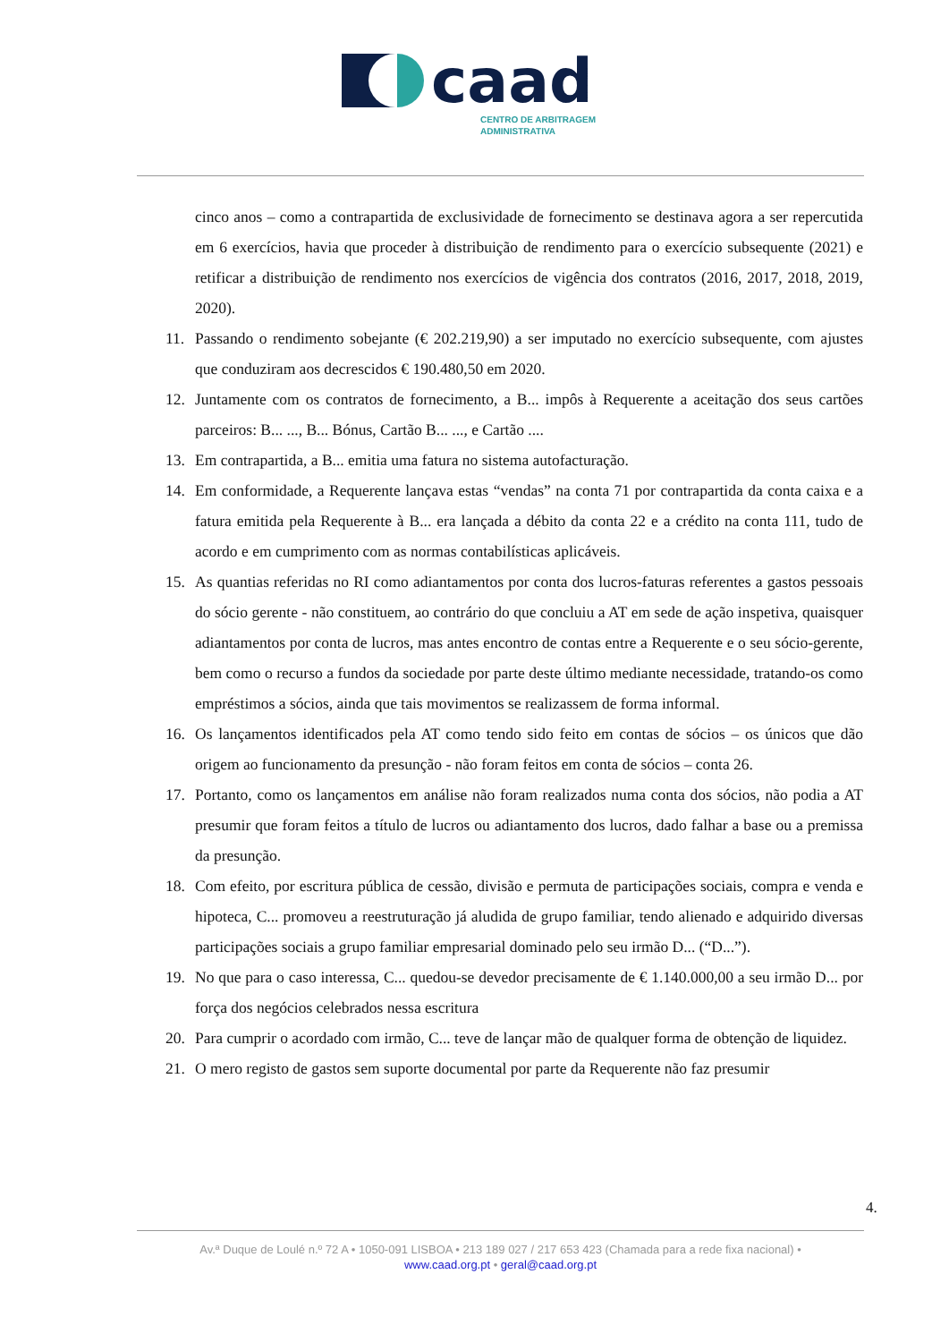caad
CENTRO DE ARBITRAGEM
ADMINISTRATIVA
cinco anos – como a contrapartida de exclusividade de fornecimento se destinava agora a ser repercutida em 6 exercícios, havia que proceder à distribuição de rendimento para o exercício subsequente (2021) e retificar a distribuição de rendimento nos exercícios de vigência dos contratos (2016, 2017, 2018, 2019, 2020).
11. Passando o rendimento sobejante (€ 202.219,90) a ser imputado no exercício subsequente, com ajustes que conduziram aos decrescidos € 190.480,50 em 2020.
12. Juntamente com os contratos de fornecimento, a B... impôs à Requerente a aceitação dos seus cartões parceiros: B... ..., B... Bónus, Cartão B... ..., e Cartão ....
13. Em contrapartida, a B... emitia uma fatura no sistema autofacturação.
14. Em conformidade, a Requerente lançava estas “vendas” na conta 71 por contrapartida da conta caixa e a fatura emitida pela Requerente à B... era lançada a débito da conta 22 e a crédito na conta 111, tudo de acordo e em cumprimento com as normas contabilísticas aplicáveis.
15. As quantias referidas no RI como adiantamentos por conta dos lucros-faturas referentes a gastos pessoais do sócio gerente - não constituem, ao contrário do que concluiu a AT em sede de ação inspetiva, quaisquer adiantamentos por conta de lucros, mas antes encontro de contas entre a Requerente e o seu sócio-gerente, bem como o recurso a fundos da sociedade por parte deste último mediante necessidade, tratando-os como empréstimos a sócios, ainda que tais movimentos se realizassem de forma informal.
16. Os lançamentos identificados pela AT como tendo sido feito em contas de sócios – os únicos que dão origem ao funcionamento da presunção - não foram feitos em conta de sócios – conta 26.
17. Portanto, como os lançamentos em análise não foram realizados numa conta dos sócios, não podia a AT presumir que foram feitos a título de lucros ou adiantamento dos lucros, dado falhar a base ou a premissa da presunção.
18. Com efeito, por escritura pública de cessão, divisão e permuta de participações sociais, compra e venda e hipoteca, C... promoveu a reestruturação já aludida de grupo familiar, tendo alienado e adquirido diversas participações sociais a grupo familiar empresarial dominado pelo seu irmão D... (“D...”).
19. No que para o caso interessa, C... quedou-se devedor precisamente de € 1.140.000,00 a seu irmão D... por força dos negócios celebrados nessa escritura
20. Para cumprir o acordado com irmão, C... teve de lançar mão de qualquer forma de obtenção de liquidez.
21. O mero registo de gastos sem suporte documental por parte da Requerente não faz presumir
4.
Av.ª Duque de Loulé n.º 72 A • 1050-091 LISBOA • 213 189 027 / 217 653 423 (Chamada para a rede fixa nacional) •
www.caad.org.pt • geral@caad.org.pt